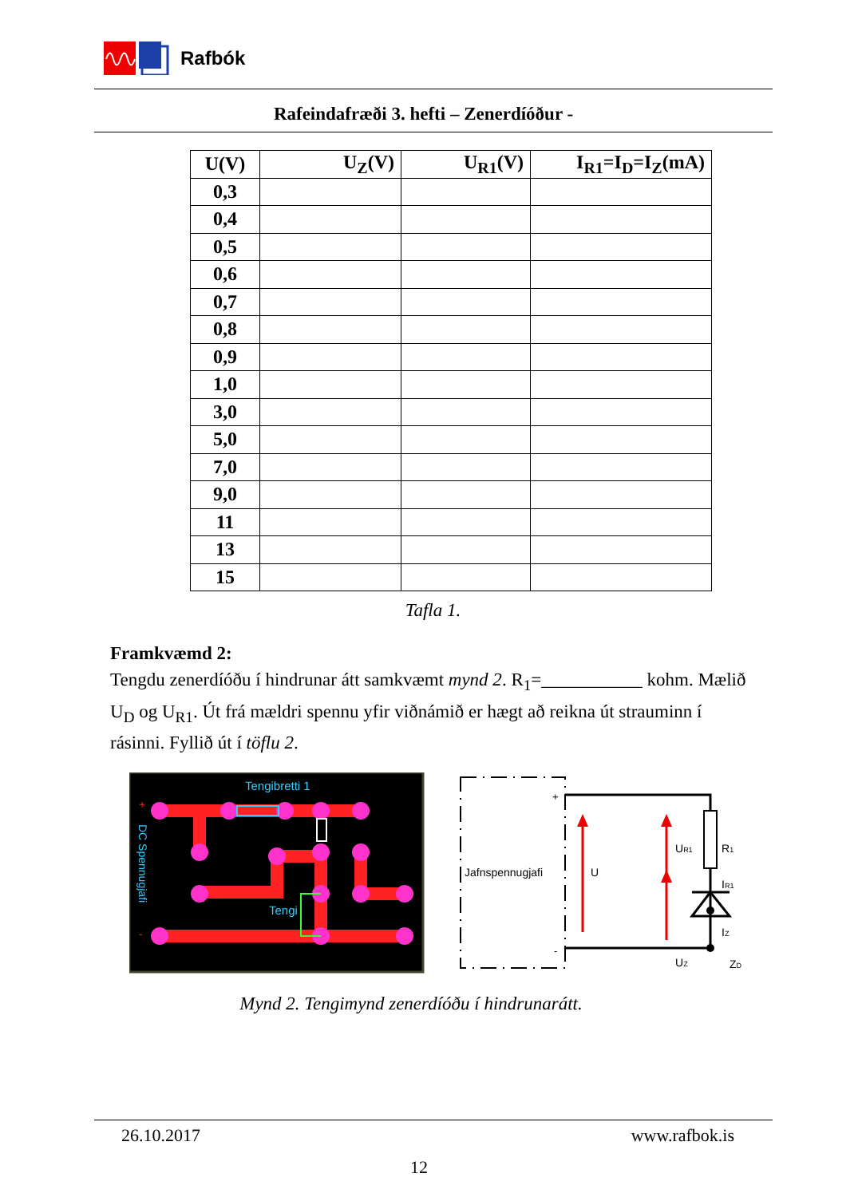Rafbók
Rafeindafræði 3. hefti – Zenerdíóður -
| U(V) | U<sub>Z</sub>(V) | U<sub>R1</sub>(V) | I<sub>R1</sub>=I<sub>D</sub>=I<sub>Z</sub>(mA) |
| --- | --- | --- | --- |
| 0,3 | | | |
| 0,4 | | | |
| 0,5 | | | |
| 0,6 | | | |
| 0,7 | | | |
| 0,8 | | | |
| 0,9 | | | |
| 1,0 | | | |
| 3,0 | | | |
| 5,0 | | | |
| 7,0 | | | |
| 9,0 | | | |
| 11 | | | |
| 13 | | | |
| 15 | | | |
Tafla 1.
Framkvæmd 2:
Tengdu zenerdíóðu í hindrunar átt samkvæmt mynd 2. R<sub>1</sub>=___________ kohm. Mælið U<sub>D</sub> og U<sub>R1</sub>. Út frá mældri spennu yfir viðnámið er hægt að reikna út strauminn í rásinni. Fyllið út í töflu 2.
Tengibretti 1
Tengi
+
-
DC Spennugjafi
Jafnspennugjafi
+
-
U
UR1
R1
IR1
IZ
ZD
UZ
Mynd 2. Tengimynd zenerdíóðu í hindrunarátt.
26.10.2017 www.rafbok.is
12